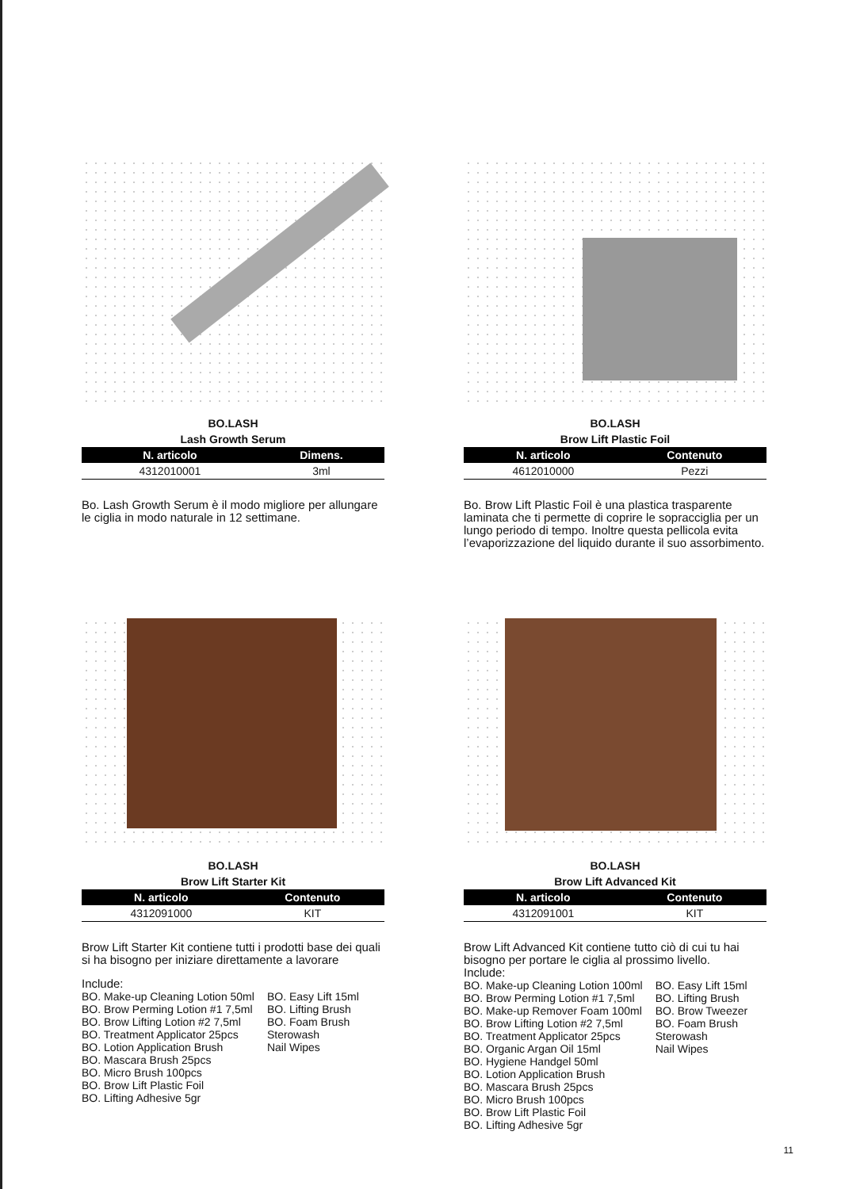BO.LASH
Lash Growth Serum
| N. articolo | Dimens. |
| --- | --- |
| 4312010001 | 3ml |
Bo. Lash Growth Serum è il modo migliore per allungare le ciglia in modo naturale in 12 settimane.
BO.LASH
Brow Lift Plastic Foil
| N. articolo | Contenuto |
| --- | --- |
| 4612010000 | Pezzi |
Bo. Brow Lift Plastic Foil è una plastica trasparente laminata che ti permette di coprire le sopracciglia per un lungo periodo di tempo. Inoltre questa pellicola evita l’evaporizzazione del liquido durante il suo assorbimento.
BO.LASH
Brow Lift Starter Kit
| N. articolo | Contenuto |
| --- | --- |
| 4312091000 | KIT |
Brow Lift Starter Kit contiene tutti i prodotti base dei quali si ha bisogno per iniziare direttamente a lavorare
Include:
BO. Make-up Cleaning Lotion 50ml
BO. Brow Perming Lotion #1 7,5ml
BO. Brow Lifting Lotion #2 7,5ml
BO. Treatment Applicator 25pcs
BO. Lotion Application Brush
BO. Mascara Brush 25pcs
BO. Micro Brush 100pcs
BO. Brow Lift Plastic Foil
BO. Lifting Adhesive 5gr
BO. Easy Lift 15ml
BO. Lifting Brush
BO. Foam Brush
Sterowash
Nail Wipes
BO.LASH
Brow Lift Advanced Kit
| N. articolo | Contenuto |
| --- | --- |
| 4312091001 | KIT |
Brow Lift Advanced Kit contiene tutto ciò di cui tu hai bisogno per portare le ciglia al prossimo livello.
Include:
BO. Make-up Cleaning Lotion 100ml
BO. Brow Perming Lotion #1 7,5ml
BO. Make-up Remover Foam 100ml
BO. Brow Lifting Lotion #2 7,5ml
BO. Treatment Applicator 25pcs
BO. Organic Argan Oil 15ml
BO. Hygiene Handgel 50ml
BO. Lotion Application Brush
BO. Mascara Brush 25pcs
BO. Micro Brush 100pcs
BO. Brow Lift Plastic Foil
BO. Lifting Adhesive 5gr
BO. Easy Lift 15ml
BO. Lifting Brush
BO. Brow Tweezer
BO. Foam Brush
Sterowash
Nail Wipes
11